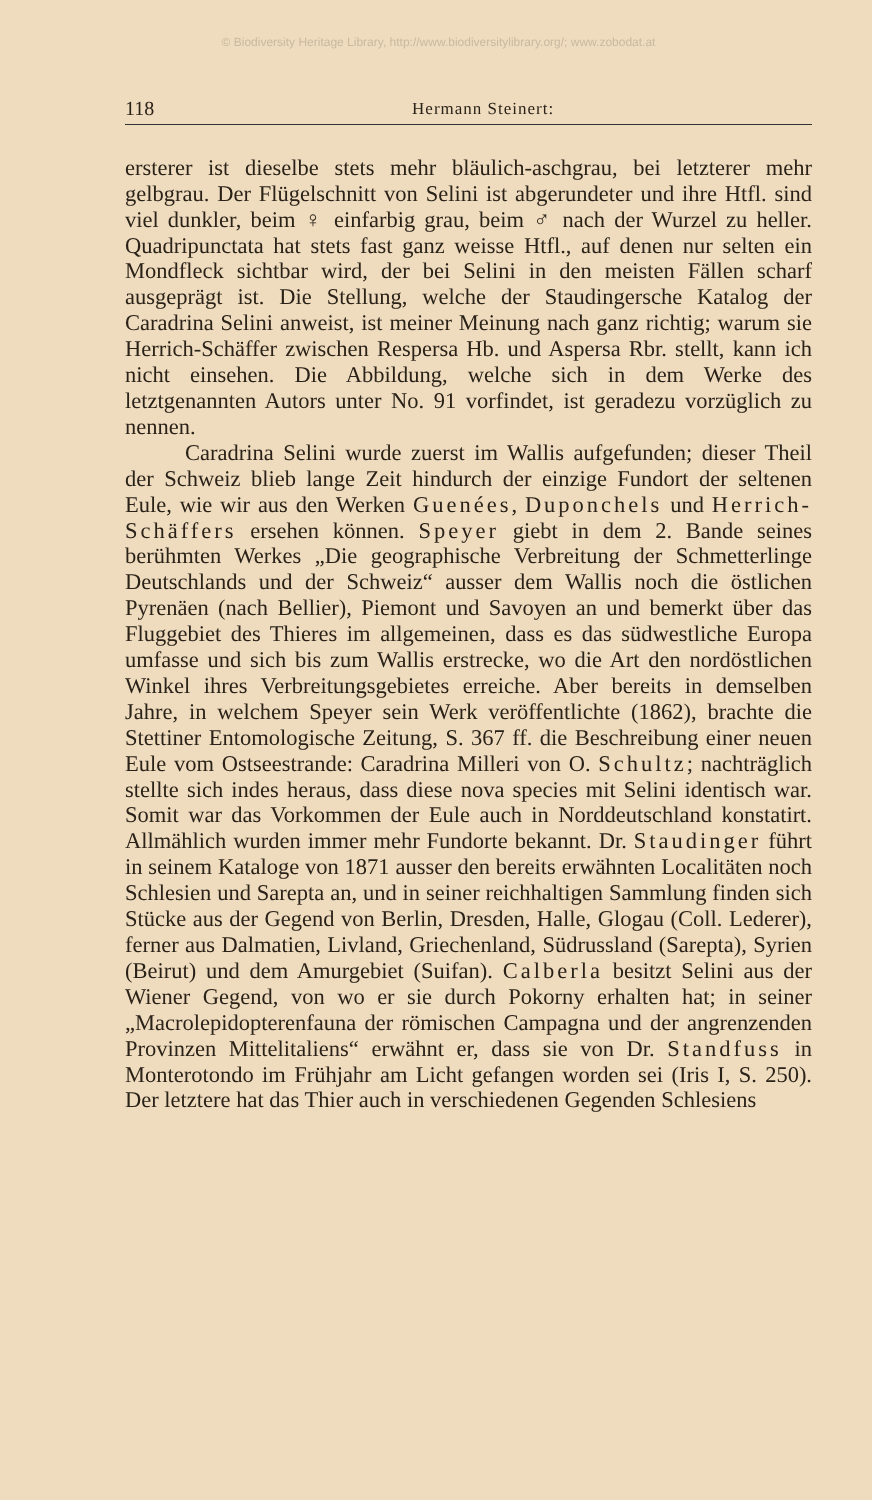© Biodiversity Heritage Library, http://www.biodiversitylibrary.org/; www.zobodat.at
118 Hermann Steinert:
ersterer ist dieselbe stets mehr bläulich-aschgrau, bei letzterer mehr gelbgrau. Der Flügelschnitt von Selini ist abgerundeter und ihre Htfl. sind viel dunkler, beim ♀ einfarbig grau, beim ♂ nach der Wurzel zu heller. Quadripunctata hat stets fast ganz weisse Htfl., auf denen nur selten ein Mondfleck sichtbar wird, der bei Selini in den meisten Fällen scharf ausgeprägt ist. Die Stellung, welche der Staudingersche Katalog der Caradrina Selini anweist, ist meiner Meinung nach ganz richtig; warum sie Herrich-Schäffer zwischen Respersa Hb. und Aspersa Rbr. stellt, kann ich nicht einsehen. Die Abbildung, welche sich in dem Werke des letztgenannten Autors unter No. 91 vorfindet, ist geradezu vorzüglich zu nennen.
Caradrina Selini wurde zuerst im Wallis aufgefunden; dieser Theil der Schweiz blieb lange Zeit hindurch der einzige Fundort der seltenen Eule, wie wir aus den Werken Guenées, Duponchels und Herrich-Schäffers ersehen können. Speyer giebt in dem 2. Bande seines berühmten Werkes „Die geographische Verbreitung der Schmetterlinge Deutschlands und der Schweiz“ ausser dem Wallis noch die östlichen Pyrenäen (nach Bellier), Piemont und Savoyen an und bemerkt über das Fluggebiet des Thieres im allgemeinen, dass es das südwestliche Europa umfasse und sich bis zum Wallis erstrecke, wo die Art den nordöstlichen Winkel ihres Verbreitungsgebietes erreiche. Aber bereits in demselben Jahre, in welchem Speyer sein Werk veröffentlichte (1862), brachte die Stettiner Entomologische Zeitung, S. 367 ff. die Beschreibung einer neuen Eule vom Ostseestrande: Caradrina Milleri von O. Schultz; nachträglich stellte sich indes heraus, dass diese nova species mit Selini identisch war. Somit war das Vorkommen der Eule auch in Norddeutschland konstatirt. Allmählich wurden immer mehr Fundorte bekannt. Dr. Staudinger führt in seinem Kataloge von 1871 ausser den bereits erwähnten Localitäten noch Schlesien und Sarepta an, und in seiner reichhaltigen Sammlung finden sich Stücke aus der Gegend von Berlin, Dresden, Halle, Glogau (Coll. Lederer), ferner aus Dalmatien, Livland, Griechenland, Südrussland (Sarepta), Syrien (Beirut) und dem Amurgebiet (Suifan). Calberla besitzt Selini aus der Wiener Gegend, von wo er sie durch Pokorny erhalten hat; in seiner „Macrolepidopterenfauna der römischen Campagna und der angrenzenden Provinzen Mittelitaliens“ erwähnt er, dass sie von Dr. Standfuss in Monterotondo im Frühjahr am Licht gefangen worden sei (Iris I, S. 250). Der letztere hat das Thier auch in verschiedenen Gegenden Schlesiens